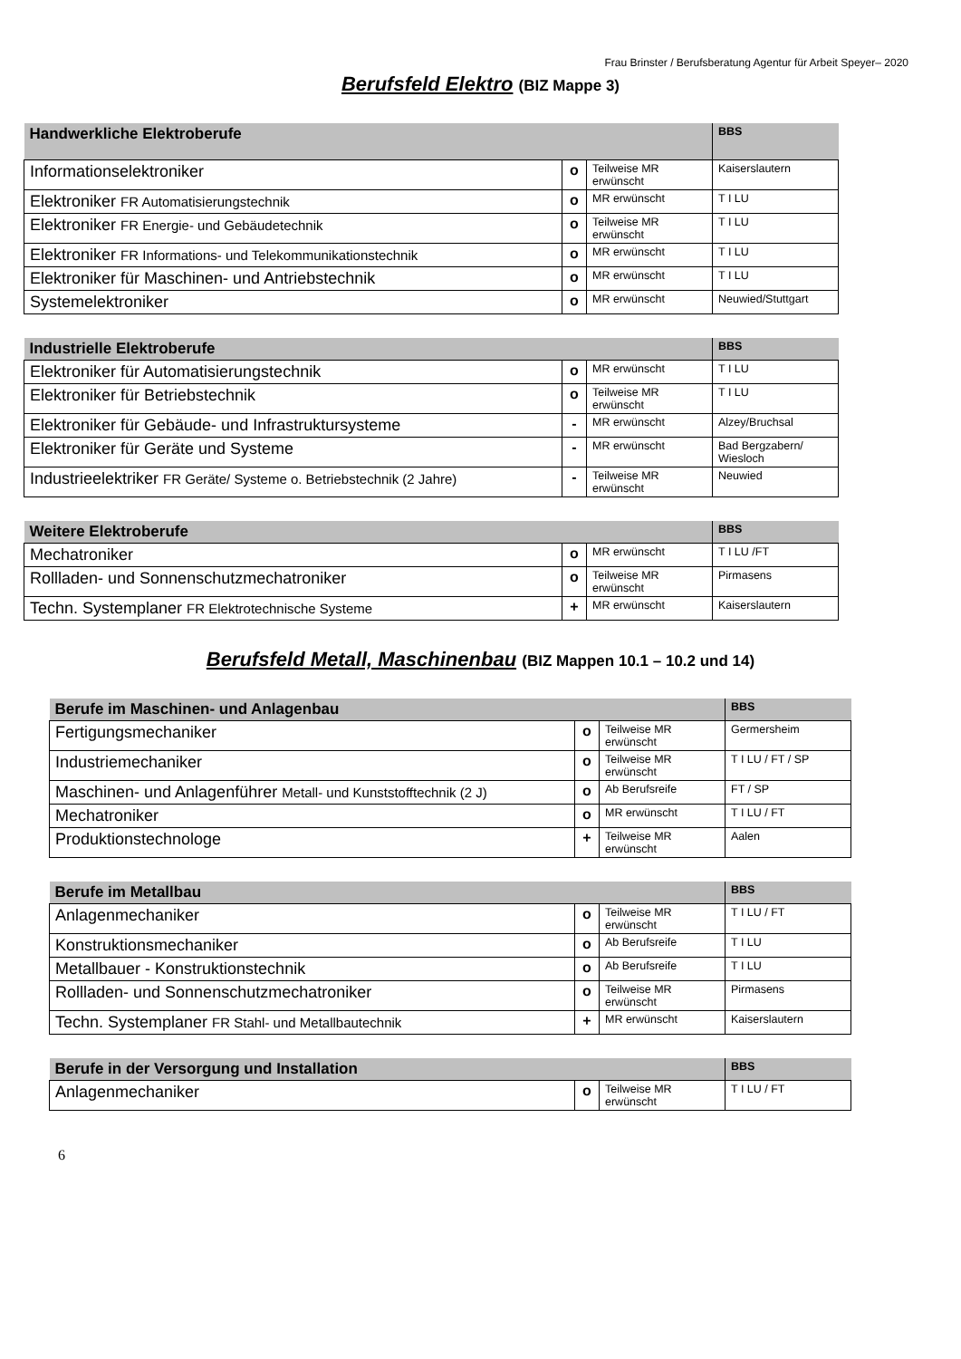Frau Brinster / Berufsberatung Agentur für Arbeit Speyer– 2020
Berufsfeld Elektro (BIZ Mappe 3)
| Handwerkliche Elektroberufe | | | BBS |
| Informationselektroniker | o | Teilweise MR erwünscht | Kaiserslautern |
| Elektroniker FR Automatisierungstechnik | o | MR erwünscht | T I LU |
| Elektroniker FR Energie- und Gebäudetechnik | o | Teilweise MR erwünscht | T I LU |
| Elektroniker FR Informations- und Telekommunikationstechnik | o | MR erwünscht | T I LU |
| Elektroniker für Maschinen- und Antriebstechnik | o | MR erwünscht | T I LU |
| Systemelektroniker | o | MR erwünscht | Neuwied/Stuttgart |
| Industrielle Elektroberufe | | | BBS |
| Elektroniker für Automatisierungstechnik | o | MR erwünscht | T I LU |
| Elektroniker für Betriebstechnik | o | Teilweise MR erwünscht | T I LU |
| Elektroniker für Gebäude- und Infrastruktursysteme | - | MR erwünscht | Alzey/Bruchsal |
| Elektroniker für Geräte und Systeme | - | MR erwünscht | Bad Bergzabern/ Wiesloch |
| Industrieelektriker FR Geräte/ Systeme o. Betriebstechnik (2 Jahre) | - | Teilweise MR erwünscht | Neuwied |
| Weitere Elektroberufe | | | BBS |
| Mechatroniker | o | MR erwünscht | T I LU /FT |
| Rollladen- und Sonnenschutzmechatroniker | o | Teilweise MR erwünscht | Pirmasens |
| Techn. Systemplaner FR Elektrotechnische Systeme | + | MR erwünscht | Kaiserslautern |
Berufsfeld Metall, Maschinenbau (BIZ Mappen 10.1 – 10.2 und 14)
| Berufe im Maschinen- und Anlagenbau | | | BBS |
| Fertigungsmechaniker | o | Teilweise MR erwünscht | Germersheim |
| Industriemechaniker | o | Teilweise MR erwünscht | T I LU / FT / SP |
| Maschinen- und Anlagenführer Metall- und Kunststofftechnik (2 J) | o | Ab Berufsreife | FT / SP |
| Mechatroniker | o | MR erwünscht | T I LU / FT |
| Produktionstechnologe | + | Teilweise MR erwünscht | Aalen |
| Berufe im Metallbau | | | BBS |
| Anlagenmechaniker | o | Teilweise MR erwünscht | T I LU / FT |
| Konstruktionsmechaniker | o | Ab Berufsreife | T I LU |
| Metallbauer - Konstruktionstechnik | o | Ab Berufsreife | T I LU |
| Rollladen- und Sonnenschutzmechatroniker | o | Teilweise MR erwünscht | Pirmasens |
| Techn. Systemplaner FR Stahl- und Metallbautechnik | + | MR erwünscht | Kaiserslautern |
| Berufe in der Versorgung und Installation | | | BBS |
| Anlagenmechaniker | o | Teilweise MR erwünscht | T I LU / FT |
6